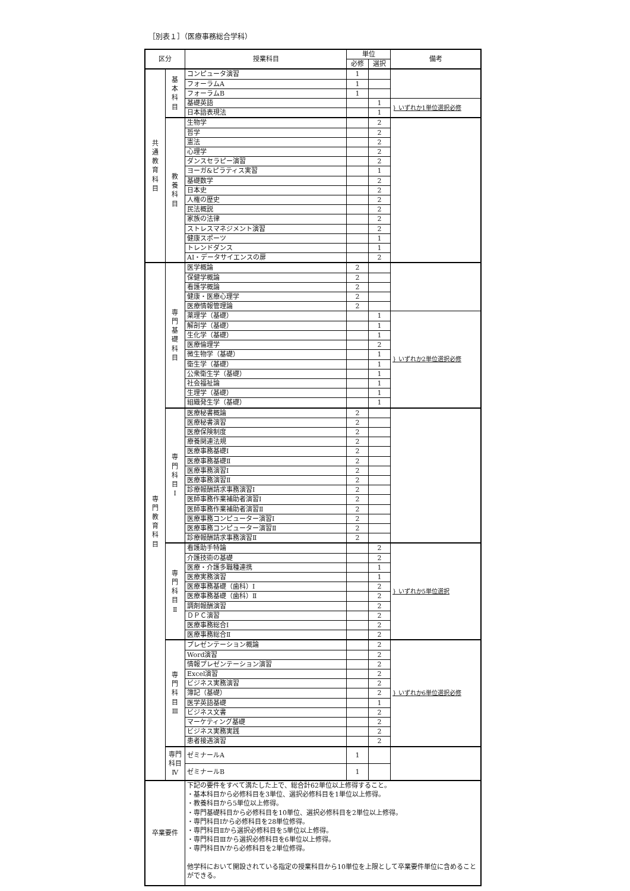［別表１］（医療事務総合学科）
| 区分 | | 授業科目 | 単位 | | 備考 |
| --- | --- | --- | --- | --- | --- |
| | | | 必修 | 選択 | |
| 共 通 教 育 科 目 | 基 本 科 目 | コンピュータ演習 | 1 | | |
| | | フォーラムA | 1 | | |
| | | フォーラムB | 1 | | |
| | | 基礎英語 | | 1 | } いずれか1単位選択必修 |
| | | 日本語表現法 | | 1 | |
| | 教 養 科 目 | 生物学 | | 2 | |
| | | 哲学 | | 2 | |
| | | 憲法 | | 2 | |
| | | 心理学 | | 2 | |
| | | ダンスセラピー演習 | | 2 | |
| | | ヨーガ&ピラティス実習 | | 1 | |
| | | 基礎数学 | | 2 | |
| | | 日本史 | | 2 | |
| | | 人権の歴史 | | 2 | |
| | | 民法概説 | | 2 | |
| | | 家族の法律 | | 2 | |
| | | ストレスマネジメント演習 | | 2 | |
| | | 健康スポーツ | | 1 | |
| | | トレンドダンス | | 1 | |
| | | AI・データサイエンスの扉 | | 2 | |
| 専 門 教 育 科 目 | 専 門 基 礎 科 目 | 医学概論 | 2 | | |
| | | 保健学概論 | 2 | | |
| | | 看護学概論 | 2 | | |
| | | 健康・医療心理学 | 2 | | |
| | | 医療情報管理論 | 2 | | |
| | | 薬理学（基礎） | | 1 | } いずれか2単位選択必修 |
| | | 解剖学（基礎） | | 1 | |
| | | 生化学（基礎） | | 1 | |
| | | 医療倫理学 | | 2 | |
| | | 微生物学（基礎） | | 1 | |
| | | 衛生学（基礎） | | 1 | |
| | | 公衆衛生学（基礎） | | 1 | |
| | | 社会福祉論 | | 1 | |
| | | 生理学（基礎） | | 1 | |
| | | 組織発生学（基礎） | | 1 | |
| | 専 門 科 目 Ⅰ | 医療秘書概論 | 2 | | |
| | | 医療秘書演習 | 2 | | |
| | | 医療保険制度 | 2 | | |
| | | 療養関連法規 | 2 | | |
| | | 医療事務基礎Ⅰ | 2 | | |
| | | 医療事務基礎Ⅱ | 2 | | |
| | | 医療事務演習Ⅰ | 2 | | |
| | | 医療事務演習Ⅱ | 2 | | |
| | | 診療報酬請求事務演習Ⅰ | 2 | | |
| | | 医師事務作業補助者演習Ⅰ | 2 | | |
| | | 医師事務作業補助者演習Ⅱ | 2 | | |
| | | 医療事務コンピューター演習Ⅰ | 2 | | |
| | | 医療事務コンピューター演習Ⅱ | 2 | | |
| | | 診療報酬請求事務演習Ⅱ | 2 | | |
| | 専 門 科 目 Ⅱ | 看護助手特論 | | 2 | } いずれか5単位選択 |
| | | 介護技術の基礎 | | 2 | |
| | | 医療・介護多職種連携 | | 1 | |
| | | 医療実務演習 | | 1 | |
| | | 医療事務基礎（歯科）Ⅰ | | 2 | |
| | | 医療事務基礎（歯科）Ⅱ | | 2 | |
| | | 調剤報酬演習 | | 2 | |
| | | ＤＰＣ演習 | | 2 | |
| | | 医療事務総合Ⅰ | | 2 | |
| | | 医療事務総合Ⅱ | | 2 | |
| | 専 門 科 目 Ⅲ | プレゼンテーション概論 | | 2 | } いずれか6単位選択必修 |
| | | Word演習 | | 2 | |
| | | 情報プレゼンテーション演習 | | 2 | |
| | | Excel演習 | | 2 | |
| | | ビジネス実務演習 | | 2 | |
| | | 簿記（基礎） | | 2 | |
| | | 医学英語基礎 | | 1 | |
| | | ビジネス文書 | | 2 | |
| | | マーケティング基礎 | | 2 | |
| | | ビジネス実務実践 | | 2 | |
| | | 患者接遇演習 | | 2 | |
| | 専門 科目 Ⅳ | ゼミナールA | 1 | | |
| | | ゼミナールB | 1 | | |
| 卒業要件 | | 下記の要件をすべて満たした上で、総合計62単位以上修得すること。 ・基本科目から必修科目を3単位、選択必修科目を1単位以上修得。 ・教養科目から5単位以上修得。 ・専門基礎科目から必修科目を10単位、選択必修科目を2単位以上修得。 ・専門科目Ⅰから必修科目を28単位修得。 ・専門科目Ⅱから選択必修科目を5単位以上修得。 ・専門科目Ⅲから選択必修科目を6単位以上修得。 ・専門科目Ⅳから必修科目を2単位修得。 他学科において開設されている指定の授業科目から10単位を上限として卒業要件単位に含めることができる。 | | | |